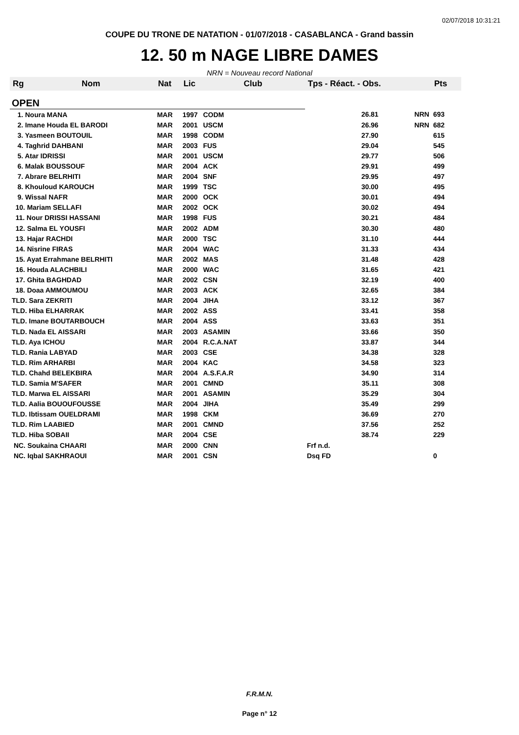02/07/2018 10:31:21
COUPE DU TRONE DE NATATION - 01/07/2018 - CASABLANCA - Grand bassin
12. 50 m NAGE LIBRE DAMES
NRN = Nouveau record National
| Rg | Nom | Nat | Lic | Club | Tps - Réact. - Obs. | | Pts |
| --- | --- | --- | --- | --- | --- | --- | --- |
| OPEN | | | | | | | |
| 1. Noura MANA | | MAR | 1997 | CODM | 26.81 | NRN | 693 |
| 2. Imane Houda EL BARODI | | MAR | 2001 | USCM | 26.96 | NRN | 682 |
| 3. Yasmeen BOUTOUIL | | MAR | 1998 | CODM | 27.90 | | 615 |
| 4. Taghrid DAHBANI | | MAR | 2003 | FUS | 29.04 | | 545 |
| 5. Atar IDRISSI | | MAR | 2001 | USCM | 29.77 | | 506 |
| 6. Malak BOUSSOUF | | MAR | 2004 | ACK | 29.91 | | 499 |
| 7. Abrare BELRHITI | | MAR | 2004 | SNF | 29.95 | | 497 |
| 8. Khouloud KAROUCH | | MAR | 1999 | TSC | 30.00 | | 495 |
| 9. Wissal NAFR | | MAR | 2000 | OCK | 30.01 | | 494 |
| 10. Mariam SELLAFI | | MAR | 2002 | OCK | 30.02 | | 494 |
| 11. Nour DRISSI HASSANI | | MAR | 1998 | FUS | 30.21 | | 484 |
| 12. Salma EL YOUSFI | | MAR | 2002 | ADM | 30.30 | | 480 |
| 13. Hajar RACHDI | | MAR | 2000 | TSC | 31.10 | | 444 |
| 14. Nisrine FIRAS | | MAR | 2004 | WAC | 31.33 | | 434 |
| 15. Ayat Errahmane BELRHITI | | MAR | 2002 | MAS | 31.48 | | 428 |
| 16. Houda ALACHBILI | | MAR | 2000 | WAC | 31.65 | | 421 |
| 17. Ghita BAGHDAD | | MAR | 2002 | CSN | 32.19 | | 400 |
| 18. Doaa AMMOUMOU | | MAR | 2003 | ACK | 32.65 | | 384 |
| TLD. Sara ZEKRITI | | MAR | 2004 | JIHA | 33.12 | | 367 |
| TLD. Hiba ELHARRAK | | MAR | 2002 | ASS | 33.41 | | 358 |
| TLD. Imane BOUTARBOUCH | | MAR | 2004 | ASS | 33.63 | | 351 |
| TLD. Nada EL AISSARI | | MAR | 2003 | ASAMIN | 33.66 | | 350 |
| TLD. Aya ICHOU | | MAR | 2004 | R.C.A.NAT | 33.87 | | 344 |
| TLD. Rania LABYAD | | MAR | 2003 | CSE | 34.38 | | 328 |
| TLD. Rim ARHARBI | | MAR | 2004 | KAC | 34.58 | | 323 |
| TLD. Chahd BELEKBIRA | | MAR | 2004 | A.S.F.A.R | 34.90 | | 314 |
| TLD. Samia M'SAFER | | MAR | 2001 | CMND | 35.11 | | 308 |
| TLD. Marwa EL AISSARI | | MAR | 2001 | ASAMIN | 35.29 | | 304 |
| TLD. Aalia BOUOUFOUSSE | | MAR | 2004 | JIHA | 35.49 | | 299 |
| TLD. Ibtissam OUELDRAMI | | MAR | 1998 | CKM | 36.69 | | 270 |
| TLD. Rim LAABIED | | MAR | 2001 | CMND | 37.56 | | 252 |
| TLD. Hiba SOBAII | | MAR | 2004 | CSE | 38.74 | | 229 |
| NC. Soukaina CHAARI | | MAR | 2000 | CNN | Frf n.d. | | |
| NC. Iqbal SAKHRAOUI | | MAR | 2001 | CSN | Dsq FD | | 0 |
F.R.M.N.
Page n° 12